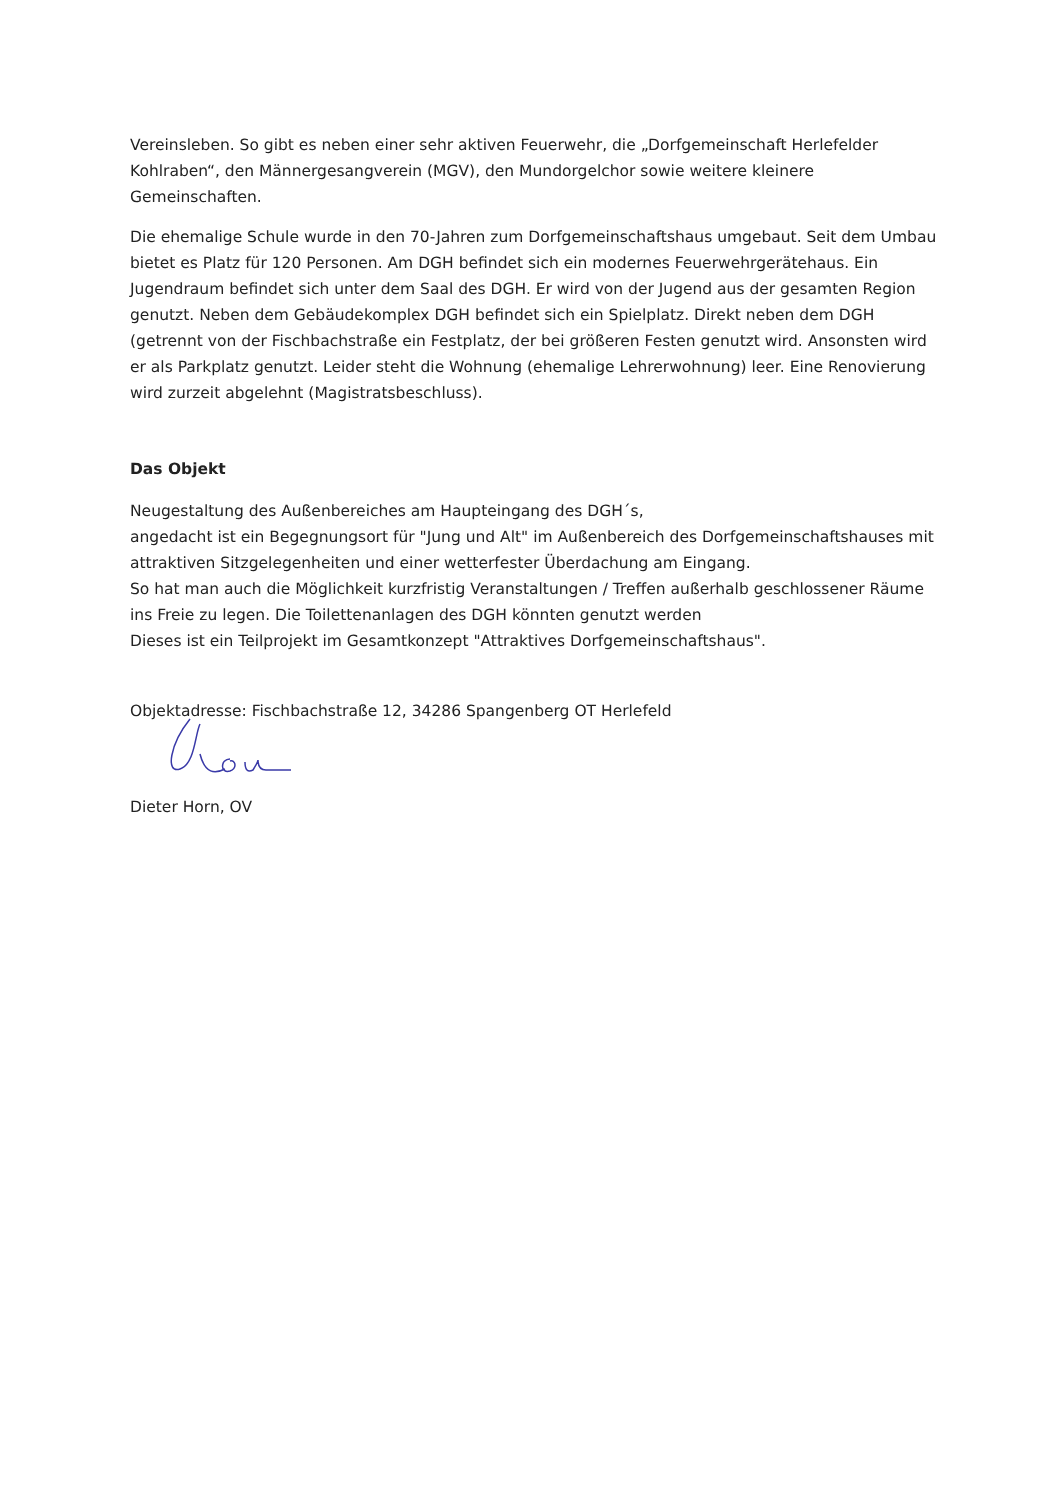Vereinsleben. So gibt es neben einer sehr aktiven Feuerwehr, die „Dorfgemeinschaft Herlefelder Kohlraben“, den Männergesangverein (MGV), den Mundorgelchor sowie weitere kleinere Gemeinschaften.
Die ehemalige Schule wurde in den 70-Jahren zum Dorfgemeinschaftshaus umgebaut. Seit dem Umbau bietet es Platz für 120 Personen. Am DGH befindet sich ein modernes Feuerwehrgerätehaus. Ein Jugendraum befindet sich unter dem Saal des DGH. Er wird von der Jugend aus der gesamten Region genutzt. Neben dem Gebäudekomplex DGH befindet sich ein Spielplatz. Direkt neben dem DGH (getrennt von der Fischbachstraße ein Festplatz, der bei größeren Festen genutzt wird. Ansonsten wird er als Parkplatz genutzt. Leider steht die Wohnung (ehemalige Lehrerwohnung) leer. Eine Renovierung wird zurzeit abgelehnt (Magistratsbeschluss).
Das Objekt
Neugestaltung des Außenbereiches am Haupteingang des DGH´s,
angedacht ist ein Begegnungsort für "Jung und Alt" im Außenbereich des Dorfgemeinschaftshauses mit attraktiven Sitzgelegenheiten und einer wetterfester Überdachung am Eingang.
So hat man auch die Möglichkeit kurzfristig Veranstaltungen / Treffen außerhalb geschlossener Räume ins Freie zu legen. Die Toilettenanlagen des DGH könnten genutzt werden
Dieses ist ein Teilprojekt im Gesamtkonzept "Attraktives Dorfgemeinschaftshaus".
Objektadresse: Fischbachstraße 12, 34286 Spangenberg OT Herlefeld
Dieter Horn, OV